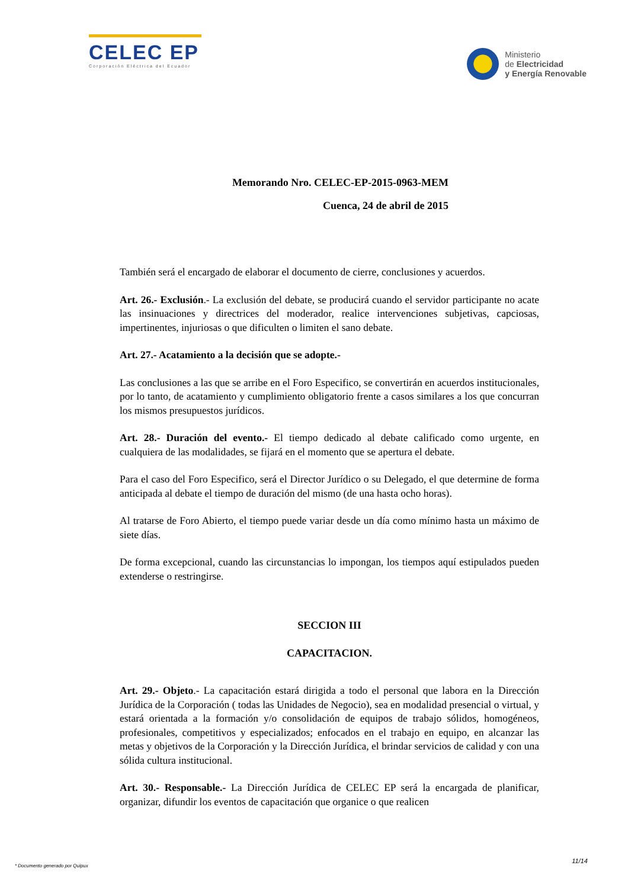CELEC EP
Corporación Eléctrica del Ecuador
Ministerio
de Electricidad
y Energía Renovable
Memorando Nro. CELEC-EP-2015-0963-MEM
Cuenca, 24 de abril de 2015
También será el encargado de elaborar el documento de cierre, conclusiones y acuerdos.
Art. 26.- Exclusión.- La exclusión del debate, se producirá cuando el servidor participante no acate las insinuaciones y directrices del moderador, realice intervenciones subjetivas, capciosas, impertinentes, injuriosas o que dificulten o limiten el sano debate.
Art. 27.- Acatamiento a la decisión que se adopte.-
Las conclusiones a las que se arribe en el Foro Especifico, se convertirán en acuerdos institucionales, por lo tanto, de acatamiento y cumplimiento obligatorio frente a casos similares a los que concurran los mismos presupuestos jurídicos.
Art. 28.- Duración del evento.- El tiempo dedicado al debate calificado como urgente, en cualquiera de las modalidades, se fijará en el momento que se apertura el debate.
Para el caso del Foro Especifico, será el Director Jurídico o su Delegado, el que determine de forma anticipada al debate el tiempo de duración del mismo (de una hasta ocho horas).
Al tratarse de Foro Abierto, el tiempo puede variar desde un día como mínimo hasta un máximo de siete días.
De forma excepcional, cuando las circunstancias lo impongan, los tiempos aquí estipulados pueden extenderse o restringirse.
SECCION III
CAPACITACION.
Art. 29.- Objeto.- La capacitación estará dirigida a todo el personal que labora en la Dirección Jurídica de la Corporación ( todas las Unidades de Negocio), sea en modalidad presencial o virtual, y estará orientada a la formación y/o consolidación de equipos de trabajo sólidos, homogéneos, profesionales, competitivos y especializados; enfocados en el trabajo en equipo, en alcanzar las metas y objetivos de la Corporación y la Dirección Jurídica, el brindar servicios de calidad y con una sólida cultura institucional.
Art. 30.- Responsable.- La Dirección Jurídica de CELEC EP será la encargada de planificar, organizar, difundir los eventos de capacitación que organice o que realicen
11/14
* Documento generado por Quipux